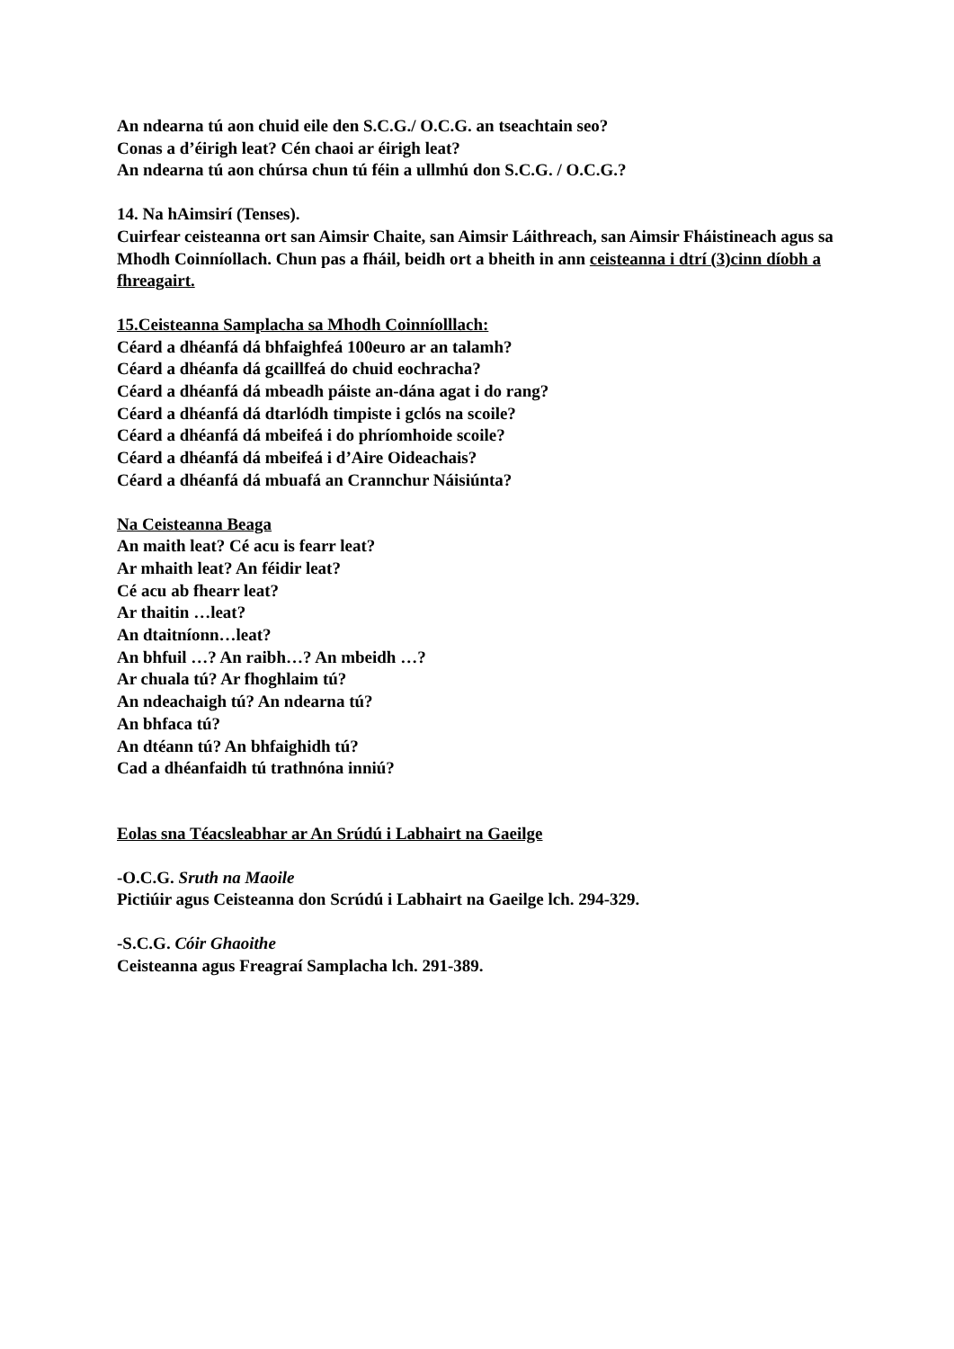An ndearna tú aon chuid eile den S.C.G./ O.C.G. an tseachtain seo?
Conas a d’éirigh leat? Cén chaoi ar éirigh leat?
An ndearna tú aon chúrsa chun tú féin a ullmhú don S.C.G. / O.C.G.?
14. Na hAimsirí (Tenses).
Cuirfear ceisteanna ort san Aimsir Chaite, san Aimsir Láithreach, san Aimsir Fháistineach agus sa Mhodh Coinníollach. Chun pas a fháil, beidh ort a bheith in ann ceisteanna i dtrí (3)cinn díobh a fhreagairt.
15.Ceisteanna Samplacha sa Mhodh Coinníolllach:
Céard a dhéanfá dá bhfaighfeá 100euro ar an talamh?
Céard a dhéanfa dá gcaillfeá do chuid eochracha?
Céard a dhéanfá dá mbeadh páiste an-dána agat i do rang?
Céard a dhéanfá dá dtarlódh timpiste i gclós na scoile?
Céard a dhéanfá dá mbeifeá i do phríomhoide scoile?
Céard a dhéanfá dá mbeifeá i d’Aire Oideachais?
Céard a dhéanfá dá mbuafá an Crannchur Náisiúnta?
Na Ceisteanna Beaga
An maith leat? Cé acu is fearr leat?
Ar mhaith leat? An féidir leat?
Cé acu ab fhearr leat?
Ar thaitin …leat?
An dtaitníonn…leat?
An bhfuil …? An raibh…? An mbeidh …?
Ar chuala tú? Ar fhoghlaim tú?
An ndeachaigh tú? An ndearna tú?
An bhfaca tú?
An dtéann tú? An bhfaighidh tú?
Cad a dhéanfaidh tú trathnóna inniú?
Eolas sna Téacsleabhar ar An Srúdú i Labhairt na Gaeilge
-O.C.G. Sruth na Maoile
Pictiúir agus Ceisteanna don Scrúdú i Labhairt na Gaeilge lch. 294-329.
-S.C.G. Cóir Ghaoithe
Ceisteanna agus Freagraí Samplacha lch. 291-389.